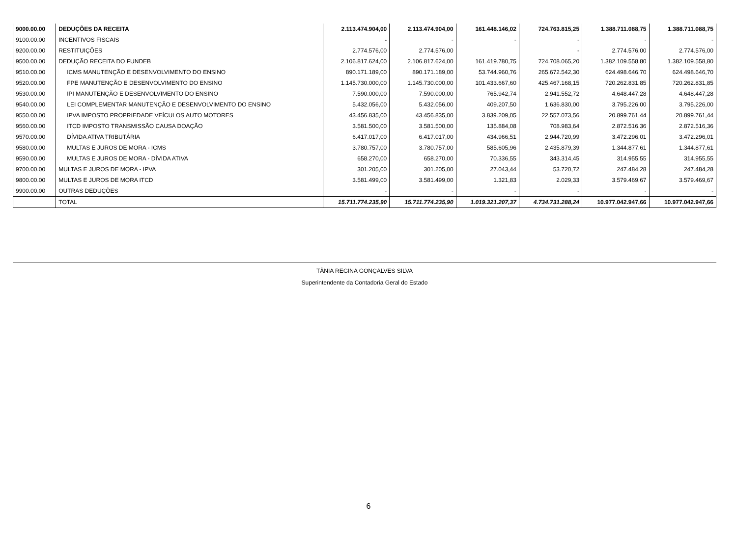| 9000.00.00 | DEDUÇÕES DA RECEITA | 2.113.474.904,00 | 2.113.474.904,00 | 161.448.146,02 | 724.763.815,25 | 1.388.711.088,75 | 1.388.711.088,75 |
| 9100.00.00 | INCENTIVOS FISCAIS | - | - | - | - | - | - |
| 9200.00.00 | RESTITUIÇÕES | 2.774.576,00 | 2.774.576,00 | | - | 2.774.576,00 | 2.774.576,00 |
| 9500.00.00 | DEDUÇÃO RECEITA DO FUNDEB | 2.106.817.624,00 | 2.106.817.624,00 | 161.419.780,75 | 724.708.065,20 | 1.382.109.558,80 | 1.382.109.558,80 |
| 9510.00.00 | ICMS MANUTENÇÃO E DESENVOLVIMENTO DO ENSINO | 890.171.189,00 | 890.171.189,00 | 53.744.960,76 | 265.672.542,30 | 624.498.646,70 | 624.498.646,70 |
| 9520.00.00 | FPE MANUTENÇÃO E DESENVOLVIMENTO DO ENSINO | 1.145.730.000,00 | 1.145.730.000,00 | 101.433.667,60 | 425.467.168,15 | 720.262.831,85 | 720.262.831,85 |
| 9530.00.00 | IPI MANUTENÇÃO E DESENVOLVIMENTO DO ENSINO | 7.590.000,00 | 7.590.000,00 | 765.942,74 | 2.941.552,72 | 4.648.447,28 | 4.648.447,28 |
| 9540.00.00 | LEI COMPLEMENTAR MANUTENÇÃO E DESENVOLVIMENTO DO ENSINO | 5.432.056,00 | 5.432.056,00 | 409.207,50 | 1.636.830,00 | 3.795.226,00 | 3.795.226,00 |
| 9550.00.00 | IPVA IMPOSTO PROPRIEDADE VEÍCULOS AUTO MOTORES | 43.456.835,00 | 43.456.835,00 | 3.839.209,05 | 22.557.073,56 | 20.899.761,44 | 20.899.761,44 |
| 9560.00.00 | ITCD IMPOSTO TRANSMISSÃO CAUSA DOAÇÃO | 3.581.500,00 | 3.581.500,00 | 135.884,08 | 708.983,64 | 2.872.516,36 | 2.872.516,36 |
| 9570.00.00 | DÍVIDA ATIVA TRIBUTÁRIA | 6.417.017,00 | 6.417.017,00 | 434.966,51 | 2.944.720,99 | 3.472.296,01 | 3.472.296,01 |
| 9580.00.00 | MULTAS E JUROS DE MORA - ICMS | 3.780.757,00 | 3.780.757,00 | 585.605,96 | 2.435.879,39 | 1.344.877,61 | 1.344.877,61 |
| 9590.00.00 | MULTAS E JUROS DE MORA - DÍVIDA ATIVA | 658.270,00 | 658.270,00 | 70.336,55 | 343.314,45 | 314.955,55 | 314.955,55 |
| 9700.00.00 | MULTAS E JUROS DE MORA - IPVA | 301.205,00 | 301.205,00 | 27.043,44 | 53.720,72 | 247.484,28 | 247.484,28 |
| 9800.00.00 | MULTAS E JUROS DE MORA ITCD | 3.581.499,00 | 3.581.499,00 | 1.321,83 | 2.029,33 | 3.579.469,67 | 3.579.469,67 |
| 9900.00.00 | OUTRAS DEDUÇÕES | - | - | - | - | - | - |
| | TOTAL | 15.711.774.235,90 | 15.711.774.235,90 | 1.019.321.207,37 | 4.734.731.288,24 | 10.977.042.947,66 | 10.977.042.947,66 |
TÂNIA REGINA GONÇALVES SILVA
Superintendente da Contadoria Geral do Estado
6